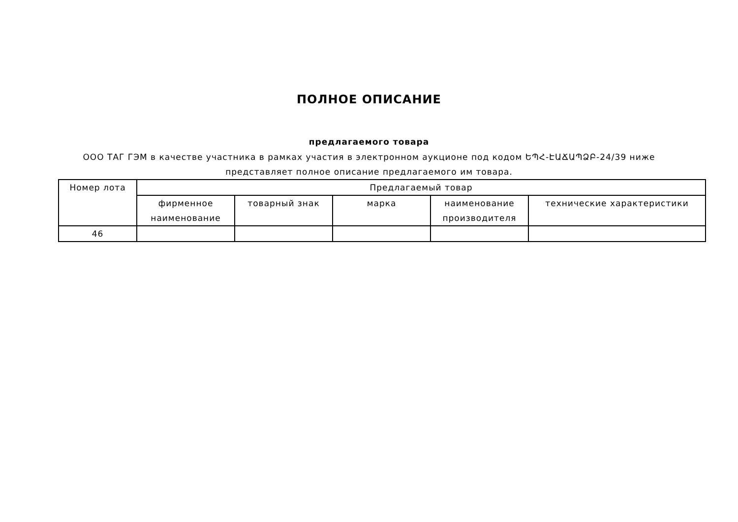ПОЛНОЕ ОПИСАНИЕ
предлагаемого товара
ООО ТАГ ГЭМ в качестве участника в рамках участия в электронном аукционе под кодом ԵՊՀ-ԷԱՃԱՊՁԲ-24/39 ниже представляет полное описание предлагаемого им товара.
| Номер лота | Предлагаемый товар | | | | |
| --- | --- | --- | --- | --- | --- |
| | фирменное наименование | товарный знак | марка | наименование производителя | технические характеристики |
| 46 | | | | | |